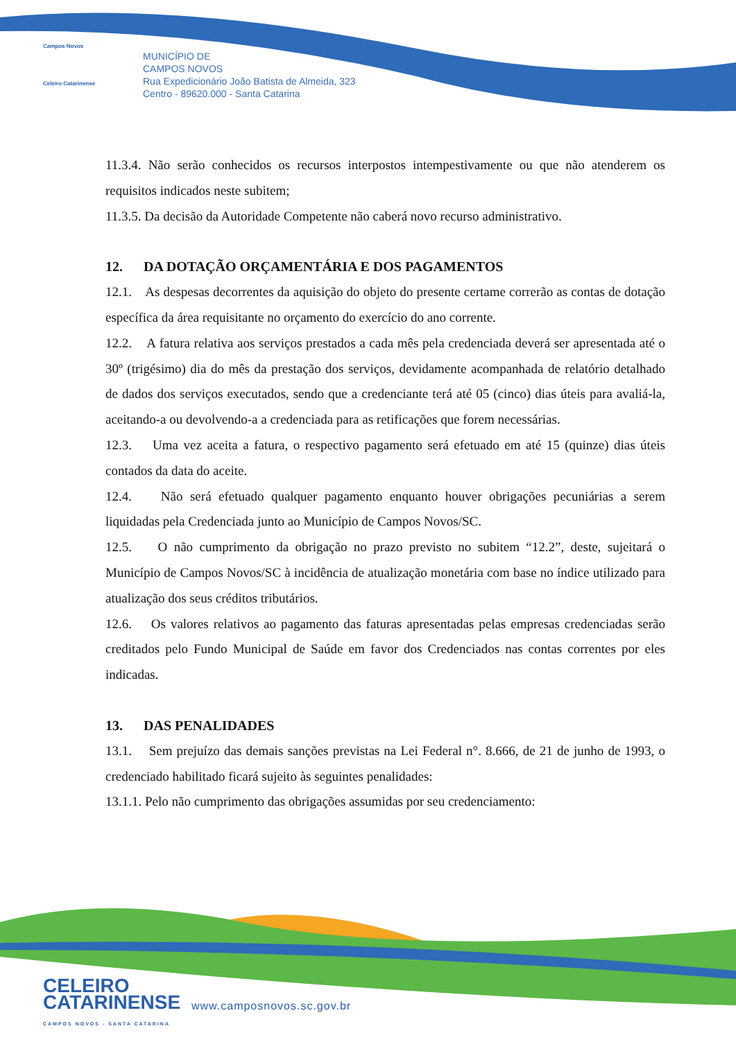Campos Novos
Celeiro Catarinense
MUNICÍPIO DE
CAMPOS NOVOS
Rua Expedicionário João Batista de Almeida, 323
Centro - 89620.000 - Santa Catarina
11.3.4. Não serão conhecidos os recursos interpostos intempestivamente ou que não atenderem os requisitos indicados neste subitem;
11.3.5. Da decisão da Autoridade Competente não caberá novo recurso administrativo.
12. DA DOTAÇÃO ORÇAMENTÁRIA E DOS PAGAMENTOS
12.1. As despesas decorrentes da aquisição do objeto do presente certame correrão as contas de dotação específica da área requisitante no orçamento do exercício do ano corrente.
12.2. A fatura relativa aos serviços prestados a cada mês pela credenciada deverá ser apresentada até o 30º (trigésimo) dia do mês da prestação dos serviços, devidamente acompanhada de relatório detalhado de dados dos serviços executados, sendo que a credenciante terá até 05 (cinco) dias úteis para avaliá-la, aceitando-a ou devolvendo-a a credenciada para as retificações que forem necessárias.
12.3. Uma vez aceita a fatura, o respectivo pagamento será efetuado em até 15 (quinze) dias úteis contados da data do aceite.
12.4. Não será efetuado qualquer pagamento enquanto houver obrigações pecuniárias a serem liquidadas pela Credenciada junto ao Município de Campos Novos/SC.
12.5. O não cumprimento da obrigação no prazo previsto no subitem “12.2”, deste, sujeitará o Município de Campos Novos/SC à incidência de atualização monetária com base no índice utilizado para atualização dos seus créditos tributários.
12.6. Os valores relativos ao pagamento das faturas apresentadas pelas empresas credenciadas serão creditados pelo Fundo Municipal de Saúde em favor dos Credenciados nas contas correntes por eles indicadas.
13. DAS PENALIDADES
13.1. Sem prejuízo das demais sanções previstas na Lei Federal n°. 8.666, de 21 de junho de 1993, o credenciado habilitado ficará sujeito às seguintes penalidades:
13.1.1. Pelo não cumprimento das obrigações assumidas por seu credenciamento:
CELEIRO
CATARINENSE
CAMPOS NOVOS - SANTA CATARINA
www.camposnovos.sc.gov.br